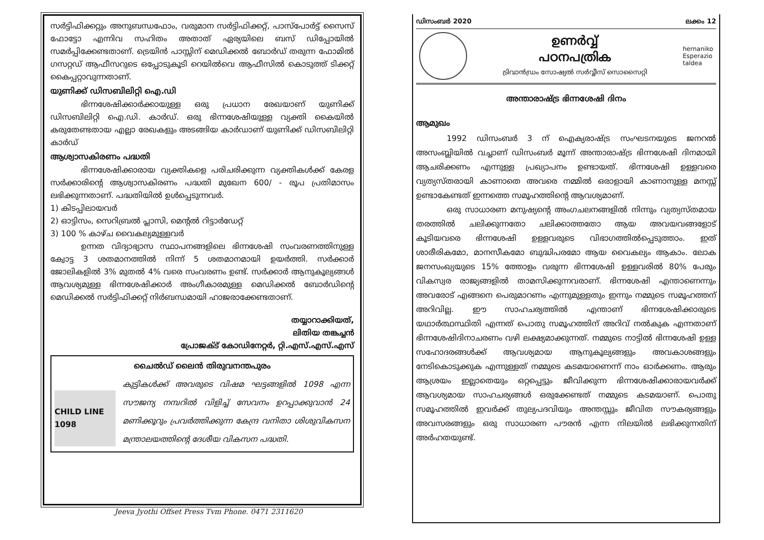സർട്ടിഫിക്കറ്റും അനുബന്ധഫോം, വരുമാന സർട്ടിഫിക്കറ്റ്, പാസ്പോർട്ട് സൈസ് ഫോട്ടോ എന്നിവ സഹിതം അതാത് ഏര്യയിലെ ബസ് ഡിപ്പോയിൽ സമർപ്പിക്കേണ്ടതാണ്. ട്രെയിൻ പാസ്സിന് മെഡിക്കൽ ബോർഡ് തരുന്ന ഫോമിൽ ഗസറ്റഡ് ആഫീസറുടെ ഒപ്പോടുകൂടി റെയിൽവെ ആഫീസിൽ കൊടുത്ത് ടിക്കറ്റ് കൈപ്പറ്റാവുന്നതാണ്.
യുണിക്ക് ഡിസബിലിറ്റി ഐ.ഡി
ഭിന്നശേഷിക്കാർക്കായുള്ള ഒരു പ്രധാന രേഖയാണ് യുണിക്ക് ഡിസബിലിറ്റി ഐ.ഡി. കാർഡ്. ഒരു ഭിന്നശേഷിയുള്ള വ്യക്തി കൈയിൽ കരുതേണ്ടതായ എല്ലാ രേഖകളും അടങ്ങിയ കാർഡാണ് യുണിക്ക് ഡിസബിലിറ്റി കാർഡ്
ആശ്വാസകിരണം പദ്ധതി
ഭിന്നശേഷിക്കാരായ വ്യക്തികളെ പരിചരിക്കുന്ന വ്യക്തികൾക്ക് കേരള സർക്കാരിന്റെ ആശ്വാസകിരണം പദ്ധതി മുഖേന 600/ - രൂപ പ്രതിമാസം ലഭിക്കുന്നതാണ്. പദ്ധതിയിൽ ഉൾപ്പെടുന്നവർ.
1) കിടപ്പിലായവർ
2) ഓട്ടിസം, സെറിബ്രൽ പ്ലാസി, മെന്റൽ റിട്ടാർഡേറ്റ്
3) 100 % കാഴ്ച വൈകല്യമുള്ളവർ
ഉന്നത വിദ്യാഭ്യാസ സ്ഥാപനങ്ങളിലെ ഭിന്നശേഷി സംവരണത്തിനുള്ള ക്വോട്ട 3 ശതമാനത്തിൽ നിന്ന് 5 ശതമാനമായി ഉയർത്തി. സർക്കാർ ജോലികളിൽ 3% മുതൽ 4% വരെ സംവരണം ഉണ്ട്. സർക്കാർ ആനുകൂല്യങ്ങൾ ആവശ്യമുള്ള ഭിന്നശേഷിക്കാർ അംഗീകാരമുള്ള മെഡിക്കൽ ബോർഡിന്റെ മെഡിക്കൽ സർട്ടിഫിക്കറ്റ് നിർബന്ധമായി ഹാജരാക്കേണ്ടതാണ്.
തയ്യാറാക്കിയത്,
ലിതിയ തങ്കച്ചൻ
പ്രോജക്ട് കോഡിനേറ്റർ, റ്റി.എസ്.എസ്.എസ്
ചൈൽഡ് ലൈൻ തിരുവനന്തപുരം
CHILD LINE 1098
കുട്ടികൾക്ക് അവരുടെ വിഷമ ഘട്ടങ്ങളിൽ 1098 എന്ന സൗജന്യ നമ്പറിൽ വിളിച്ച് സേവനം ഉറപ്പാക്കുവാൻ 24 മണിക്കൂറും പ്രവർത്തിക്കുന്ന കേന്ദ്ര വനിതാ ശിശുവികസന മന്ത്രാലയത്തിന്റെ ദേശീയ വികസന പദ്ധതി.
Jeeva Jyothi Offset Press Tvm Phone. 0471 2311620
ഡിസംബർ 2020 ലക്കം 12
ഉണർവ്വ്
പഠനപത്രിക
ട്രിവാൻഡ്രം സോഷ്യൽ സർവ്വീസ് സൊസൈറ്റി
hernaniko
Esperazio
taldea
അന്താരാഷ്ട്ര ഭിന്നശേഷി ദിനം
ആമുഖം
1992 ഡിസംബർ 3 ന് ഐക്യരാഷ്ട്ര സംഘടനയുടെ ജനറൽ അസംബ്ലിയിൽ വച്ചാണ് ഡിസംബർ മൂന്ന് അന്താരാഷ്ട്ര ഭിന്നശേഷി ദിനമായി ആചരിക്കണം എന്നുള്ള പ്രഖ്യാപനം ഉണ്ടായത്. ഭിന്നശേഷി ഉള്ളവരെ വ്യത്യസ്തരായി കാണാതെ അവരെ നമ്മിൽ ഒരാളായി കാണാനുള്ള മനസ്സ് ഉണ്ടാകേണ്ടത് ഇന്നത്തെ സമൂഹത്തിന്റെ ആവശ്യമാണ്.
ഒരു സാധാരണ മനുഷ്യന്റെ അംഗചലനങ്ങളിൽ നിന്നും വ്യത്യസ്തമായ തരത്തിൽ ചലിക്കുന്നതോ ചലിക്കാത്തതോ ആയ അവയവങ്ങളോട് കൂടിയവരെ ഭിന്നശേഷി ഉള്ളവരുടെ വിഭാഗത്തിൽപ്പെടുത്താം. ഇത് ശാരീരികമോ, മാനസീകമോ ബുദ്ധിപരമോ ആയ വൈകല്യം ആകാം. ലോക ജനസംഖ്യയുടെ 15% ത്തോളം വരുന്ന ഭിന്നശേഷി ഉള്ളവരിൽ 80% പേരും വികസ്വര രാജ്യങ്ങളിൽ താമസിക്കുന്നവരാണ്. ഭിന്നശേഷി എന്താണെന്നും അവരോട് എങ്ങനെ പെരുമാറണം എന്നുമുള്ളതും ഇന്നും നമ്മുടെ സമൂഹത്തന് അറിവില്ല. ഈ സാഹചര്യത്തിൽ എന്താണ് ഭിന്നശേഷിക്കാരുടെ യഥാർത്ഥസ്ഥിതി എന്നത് പൊതു സമൂഹത്തിന് അറിവ് നൽകുക എന്നതാണ് ഭിന്നശേഷിദിനാചരണം വഴി ലക്ഷ്യമാക്കുന്നത്. നമ്മുടെ നാട്ടിൽ ഭിന്നശേഷി ഉള്ള സഹോദരങ്ങൾക്ക് ആവശ്യമായ ആനുകൂല്യങ്ങളും അവകാശങ്ങളും നേടികൊടുക്കുക എന്നുള്ളത് നമ്മുടെ കടമയാണെന്ന് നാം ഓർക്കണം. ആരും ആശ്രയം ഇല്ലാതെയും ഒറ്റപ്പെട്ടും ജീവിക്കുന്ന ഭിന്നശേഷിക്കാരായവർക്ക് ആവശ്യമായ സാഹചര്യങ്ങൾ ഒരുക്കേണ്ടത് നമ്മുടെ കടമയാണ്. പൊതു സമൂഹത്തിൽ ഇവർക്ക് തുല്യപദവിയും അന്തസ്സും ജീവിത സൗകര്യങ്ങളും അവസരങ്ങളും ഒരു സാധാരണ പൗരൻ എന്ന നിലയിൽ ലഭിക്കുന്നതിന് അർഹതയുണ്ട്.